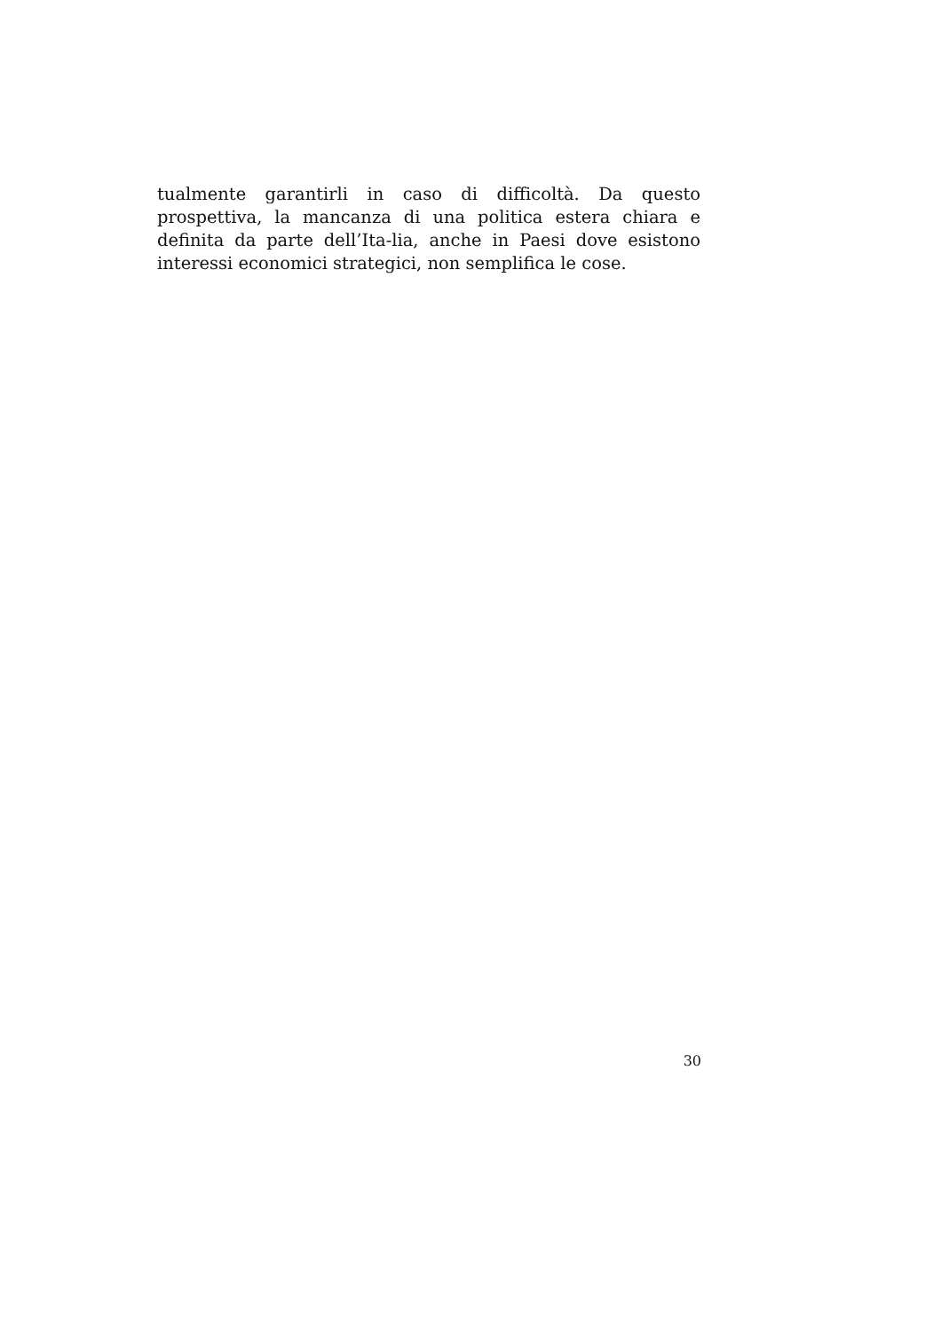tualmente garantirli in caso di difficoltà. Da questo prospettiva, la mancanza di una politica estera chiara e definita da parte dell’Ita-lia, anche in Paesi dove esistono interessi economici strategici, non semplifica le cose.
30